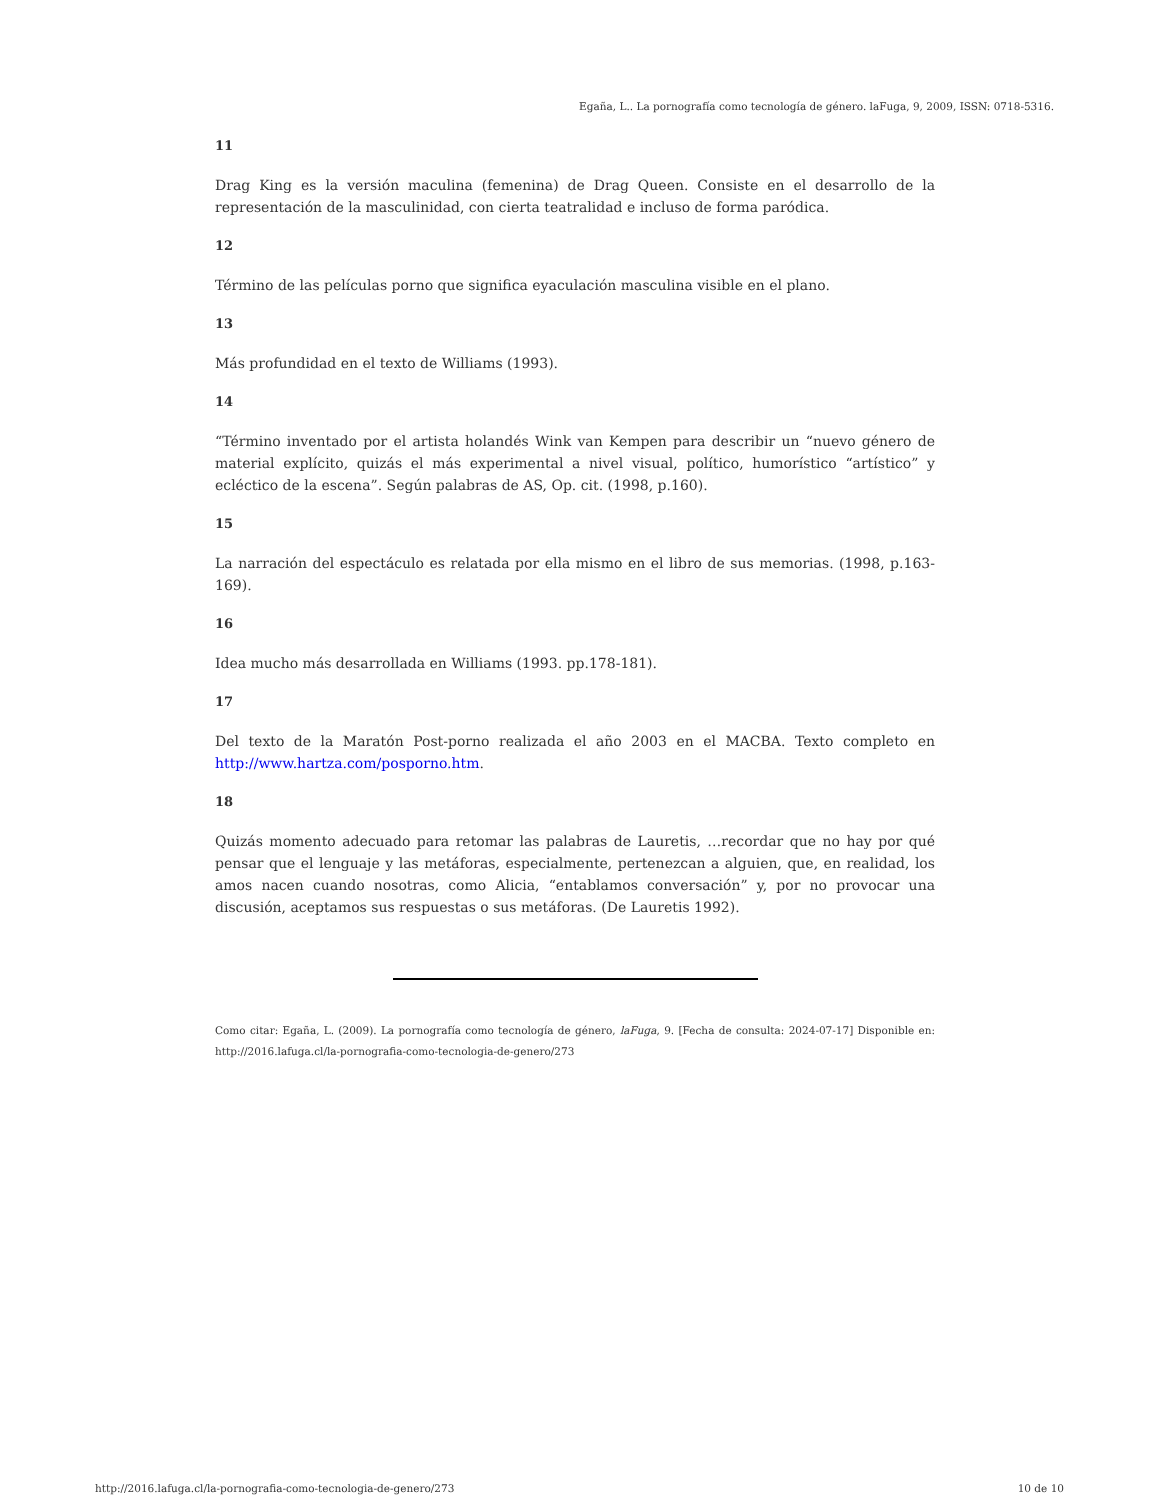Egaña, L.. La pornografía como tecnología de género. laFuga, 9, 2009, ISSN: 0718-5316.
11
Drag King es la versión maculina (femenina) de Drag Queen. Consiste en el desarrollo de la representación de la masculinidad, con cierta teatralidad e incluso de forma paródica.
12
Término de las películas porno que significa eyaculación masculina visible en el plano.
13
Más profundidad en el texto de Williams (1993).
14
“Término inventado por el artista holandés Wink van Kempen para describir un “nuevo género de material explícito, quizás el más experimental a nivel visual, político, humorístico “artístico” y ecléctico de la escena”. Según palabras de AS, Op. cit. (1998, p.160).
15
La narración del espectáculo es relatada por ella mismo en el libro de sus memorias. (1998, p.163-169).
16
Idea mucho más desarrollada en Williams (1993. pp.178-181).
17
Del texto de la Maratón Post-porno realizada el año 2003 en el MACBA. Texto completo en http://www.hartza.com/posporno.htm.
18
Quizás momento adecuado para retomar las palabras de Lauretis, …recordar que no hay por qué pensar que el lenguaje y las metáforas, especialmente, pertenezcan a alguien, que, en realidad, los amos nacen cuando nosotras, como Alicia, “entablamos conversación” y, por no provocar una discusión, aceptamos sus respuestas o sus metáforas. (De Lauretis 1992).
Como citar: Egaña, L. (2009). La pornografía como tecnología de género, laFuga, 9. [Fecha de consulta: 2024-07-17] Disponible en: http://2016.lafuga.cl/la-pornografia-como-tecnologia-de-genero/273
http://2016.lafuga.cl/la-pornografia-como-tecnologia-de-genero/273 10 de 10